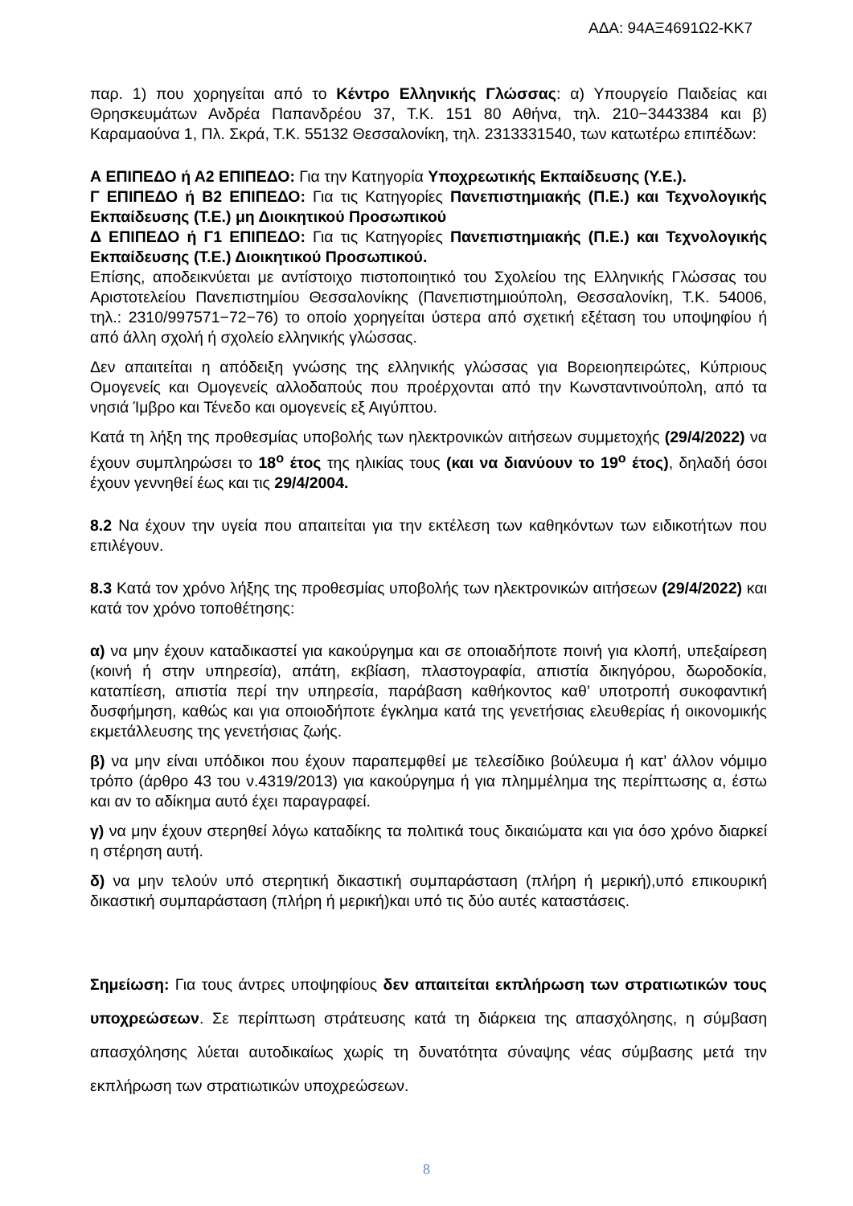ΑΔΑ: 94ΑΞ4691Ω2-ΚΚ7
παρ. 1) που χορηγείται από το Κέντρο Ελληνικής Γλώσσας: α) Υπουργείο Παιδείας και Θρησκευμάτων Ανδρέα Παπανδρέου 37, Τ.Κ. 151 80 Αθήνα, τηλ. 210−3443384 και β) Καραμαούνα 1, Πλ. Σκρά, Τ.Κ. 55132 Θεσσαλονίκη, τηλ. 2313331540, των κατωτέρω επιπέδων:
Α ΕΠΙΠΕΔΟ ή Α2 ΕΠΙΠΕΔΟ: Για την Κατηγορία Υποχρεωτικής Εκπαίδευσης (Υ.Ε.).
Γ ΕΠΙΠΕΔΟ ή Β2 ΕΠΙΠΕΔΟ: Για τις Κατηγορίες Πανεπιστημιακής (Π.Ε.) και Τεχνολογικής Εκπαίδευσης (Τ.Ε.) μη Διοικητικού Προσωπικού
Δ ΕΠΙΠΕΔΟ ή Γ1 ΕΠΙΠΕΔΟ: Για τις Κατηγορίες Πανεπιστημιακής (Π.Ε.) και Τεχνολογικής Εκπαίδευσης (Τ.Ε.) Διοικητικού Προσωπικού.
Επίσης, αποδεικνύεται με αντίστοιχο πιστοποιητικό του Σχολείου της Ελληνικής Γλώσσας του Αριστοτελείου Πανεπιστημίου Θεσσαλονίκης (Πανεπιστημιούπολη, Θεσσαλονίκη, Τ.Κ. 54006, τηλ.: 2310/997571−72−76) το οποίο χορηγείται ύστερα από σχετική εξέταση του υποψηφίου ή από άλλη σχολή ή σχολείο ελληνικής γλώσσας.
Δεν απαιτείται η απόδειξη γνώσης της ελληνικής γλώσσας για Βορειοηπειρώτες, Κύπριους Ομογενείς και Ομογενείς αλλοδαπούς που προέρχονται από την Κωνσταντινούπολη, από τα νησιά Ίμβρο και Τένεδο και ομογενείς εξ Αιγύπτου.
Κατά τη λήξη της προθεσμίας υποβολής των ηλεκτρονικών αιτήσεων συμμετοχής (29/4/2022) να έχουν συμπληρώσει το 18<sup>ο</sup> έτος της ηλικίας τους (και να διανύουν το 19<sup>ο</sup> έτος), δηλαδή όσοι έχουν γεννηθεί έως και τις 29/4/2004.
8.2 Να έχουν την υγεία που απαιτείται για την εκτέλεση των καθηκόντων των ειδικοτήτων που επιλέγουν.
8.3 Κατά τον χρόνο λήξης της προθεσμίας υποβολής των ηλεκτρονικών αιτήσεων (29/4/2022) και κατά τον χρόνο τοποθέτησης:
α) να μην έχουν καταδικαστεί για κακούργημα και σε οποιαδήποτε ποινή για κλοπή, υπεξαίρεση (κοινή ή στην υπηρεσία), απάτη, εκβίαση, πλαστογραφία, απιστία δικηγόρου, δωροδοκία, καταπίεση, απιστία περί την υπηρεσία, παράβαση καθήκοντος καθ’ υποτροπή συκοφαντική δυσφήμηση, καθώς και για οποιοδήποτε έγκλημα κατά της γενετήσιας ελευθερίας ή οικονομικής εκμετάλλευσης της γενετήσιας ζωής.
β) να μην είναι υπόδικοι που έχουν παραπεμφθεί με τελεσίδικο βούλευμα ή κατ’ άλλον νόμιμο τρόπο (άρθρο 43 του ν.4319/2013) για κακούργημα ή για πλημμέλημα της περίπτωσης α, έστω και αν το αδίκημα αυτό έχει παραγραφεί.
γ) να μην έχουν στερηθεί λόγω καταδίκης τα πολιτικά τους δικαιώματα και για όσο χρόνο διαρκεί η στέρηση αυτή.
δ) να μην τελούν υπό στερητική δικαστική συμπαράσταση (πλήρη ή μερική),υπό επικουρική δικαστική συμπαράσταση (πλήρη ή μερική)και υπό τις δύο αυτές καταστάσεις.
Σημείωση: Για τους άντρες υποψηφίους δεν απαιτείται εκπλήρωση των στρατιωτικών τους υποχρεώσεων. Σε περίπτωση στράτευσης κατά τη διάρκεια της απασχόλησης, η σύμβαση απασχόλησης λύεται αυτοδικαίως χωρίς τη δυνατότητα σύναψης νέας σύμβασης μετά την εκπλήρωση των στρατιωτικών υποχρεώσεων.
8